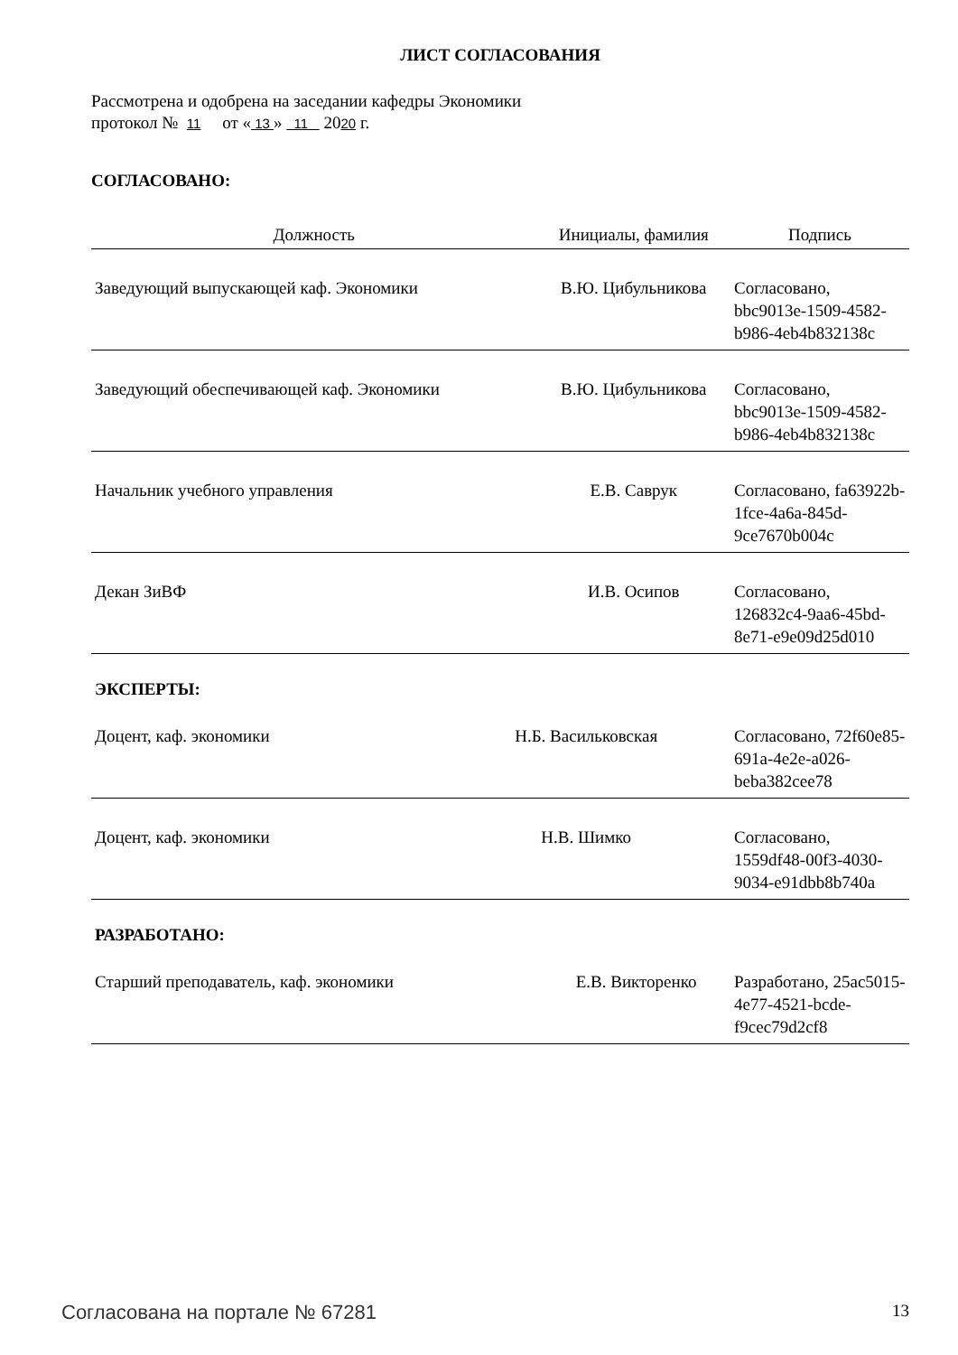ЛИСТ СОГЛАСОВАНИЯ
Рассмотрена и одобрена на заседании кафедры Экономики
протокол № 11 от « 13 » 11 2020 г.
СОГЛАСОВАНО:
| Должность | Инициалы, фамилия | Подпись |
| --- | --- | --- |
| Заведующий выпускающей каф. Экономики | В.Ю. Цибульникова | Согласовано, bbc9013e-1509-4582-b986-4eb4b832138c |
| Заведующий обеспечивающей каф. Экономики | В.Ю. Цибульникова | Согласовано, bbc9013e-1509-4582-b986-4eb4b832138c |
| Начальник учебного управления | Е.В. Саврук | Согласовано, fa63922b-1fce-4a6a-845d-9ce7670b004c |
| Декан ЗиВФ | И.В. Осипов | Согласовано, 126832c4-9aa6-45bd-8e71-e9e09d25d010 |
ЭКСПЕРТЫ:
| Доцент, каф. экономики | Н.Б. Васильковская | Согласовано, 72f60e85-691a-4e2e-a026-beba382cee78 |
| Доцент, каф. экономики | Н.В. Шимко | Согласовано, 1559df48-00f3-4030-9034-e91dbb8b740a |
РАЗРАБОТАНО:
| Старший преподаватель, каф. экономики | Е.В. Викторенко | Разработано, 25ac5015-4e77-4521-bcde-f9cec79d2cf8 |
Согласована на портале № 67281 13